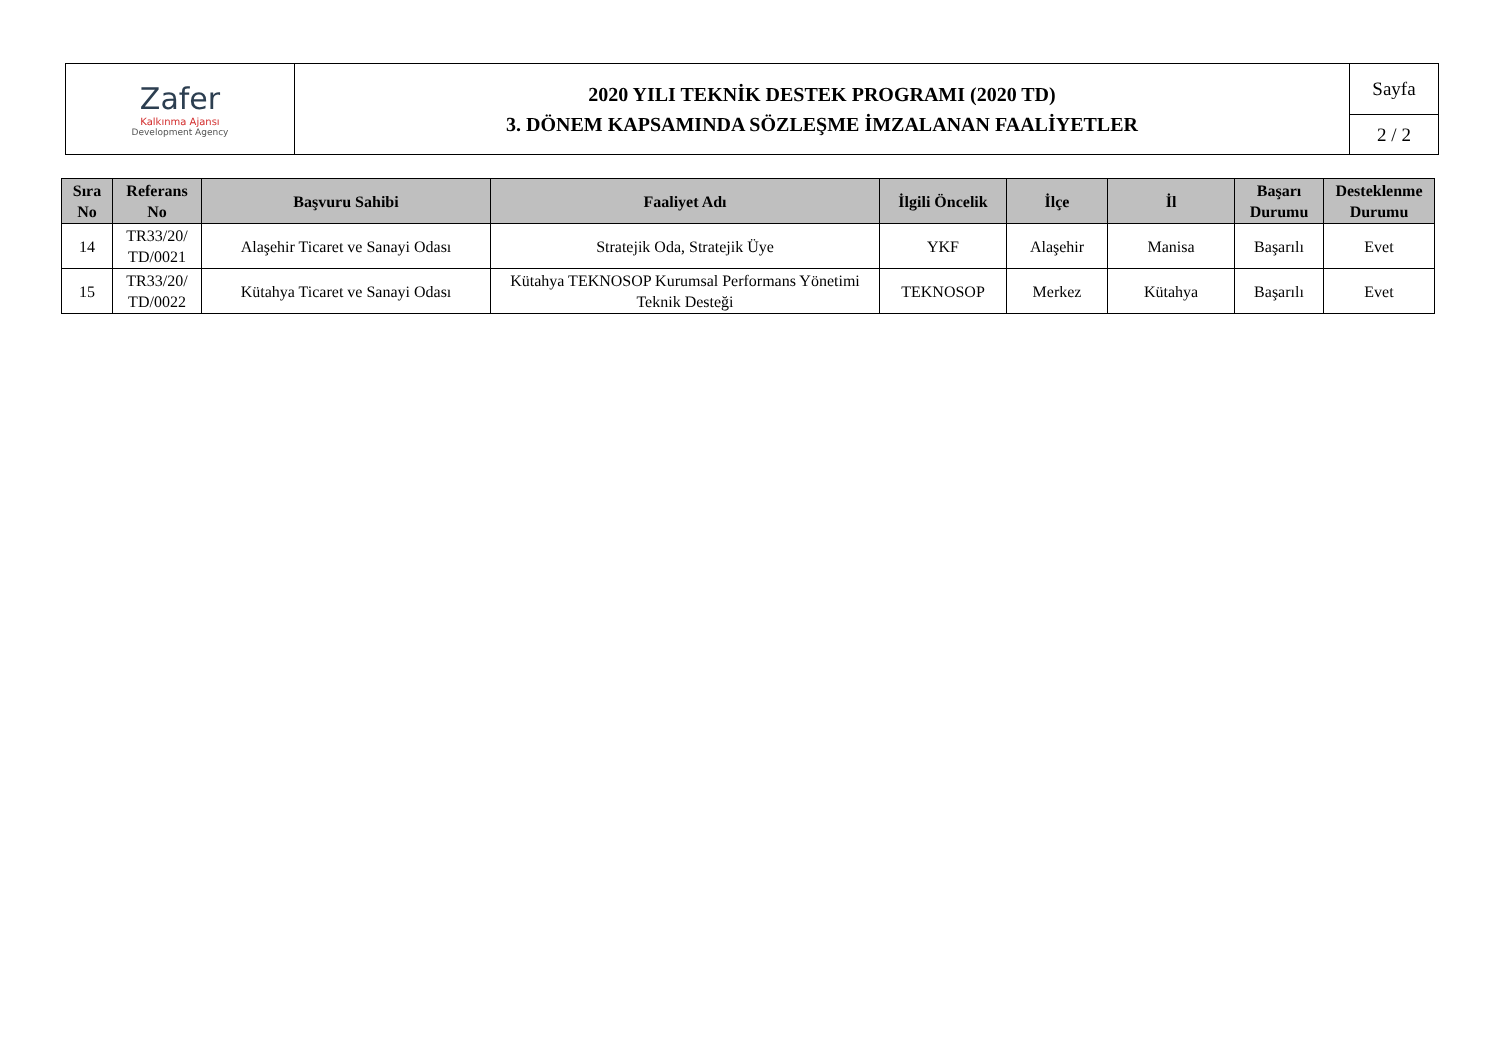| Zafer Kalkınma Ajansı Development Agency | 2020 YILI TEKNİK DESTEK PROGRAMI (2020 TD) 3. DÖNEM KAPSAMINDA SÖZLEŞME İMZALANAN FAALİYETLER | Sayfa |
| | | 2 / 2 |
| Sıra No | Referans No | Başvuru Sahibi | Faaliyet Adı | İlgili Öncelik | İlçe | İl | Başarı Durumu | Desteklenme Durumu |
| --- | --- | --- | --- | --- | --- | --- | --- | --- |
| 14 | TR33/20/ TD/0021 | Alaşehir Ticaret ve Sanayi Odası | Stratejik Oda, Stratejik Üye | YKF | Alaşehir | Manisa | Başarılı | Evet |
| 15 | TR33/20/ TD/0022 | Kütahya Ticaret ve Sanayi Odası | Kütahya TEKNOSOP Kurumsal Performans Yönetimi Teknik Desteği | TEKNOSOP | Merkez | Kütahya | Başarılı | Evet |